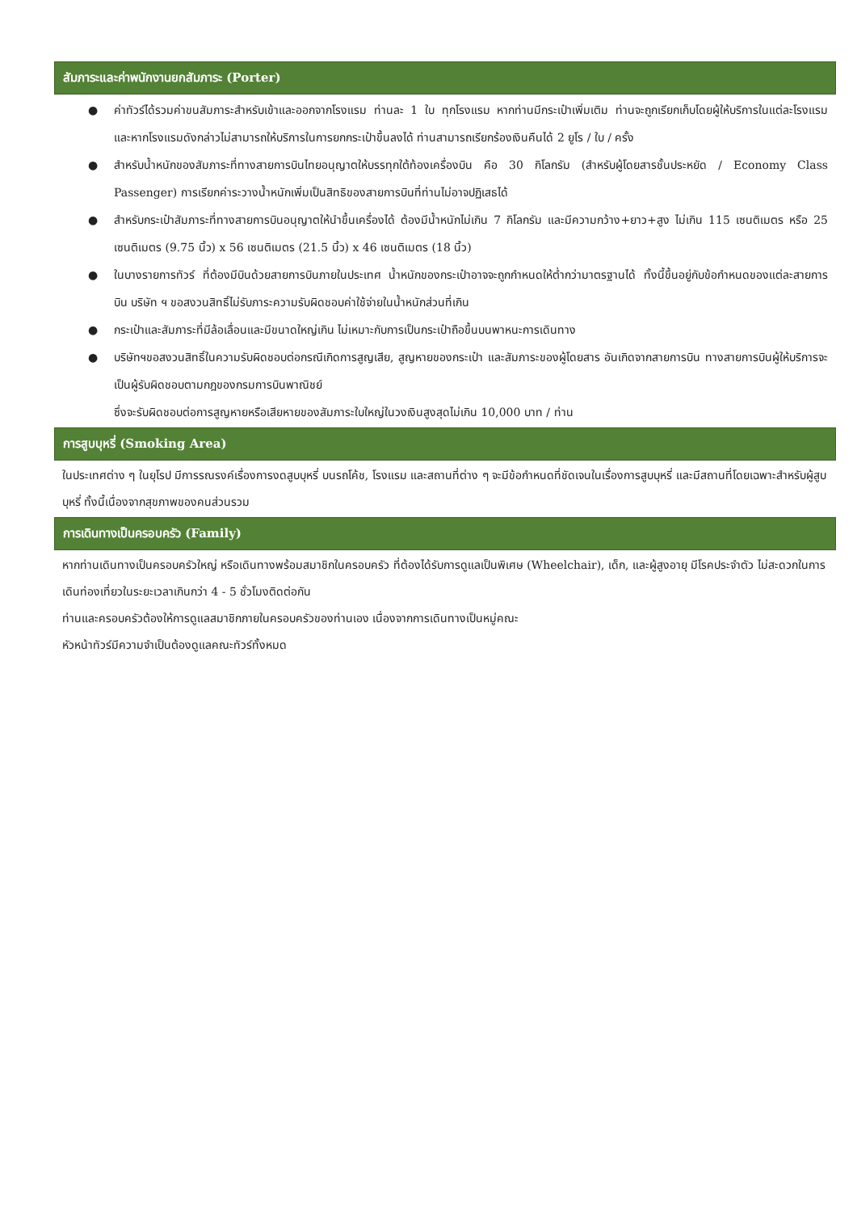สัมภาระและค่าพนักงานยกสัมภาระ (Porter)
● ค่าทัวร์ได้รวมค่าขนสัมภาระสำหรับเข้าและออกจากโรงแรม ท่านละ 1 ใบ ทุกโรงแรม หากท่านมีกระเป๋าเพิ่มเติม ท่านจะถูกเรียกเก็บโดยผู้ให้บริการในแต่ละโรงแรม และหากโรงแรมดังกล่าวไม่สามารถให้บริการในการยกกระเป๋าขึ้นลงได้ ท่านสามารถเรียกร้องเงินคืนได้ 2 ยูโร / ใบ / ครั้ง
● สำหรับน้ำหนักของสัมภาระที่ทางสายการบินไทยอนุญาตให้บรรทุกใต้ท้องเครื่องบิน คือ 30 กิโลกรัม (สำหรับผู้โดยสารชั้นประหยัด / Economy Class Passenger) การเรียกค่าระวางน้ำหนักเพิ่มเป็นสิทธิของสายการบินที่ท่านไม่อาจปฏิเสธได้
● สำหรับกระเป๋าสัมภาระที่ทางสายการบินอนุญาตให้นำขึ้นเครื่องได้ ต้องมีน้ำหนักไม่เกิน 7 กิโลกรัม และมีความกว้าง+ยาว+สูง ไม่เกิน 115 เซนติเมตร หรือ 25 เซนติเมตร (9.75 นิ้ว) x 56 เซนติเมตร (21.5 นิ้ว) x 46 เซนติเมตร (18 นิ้ว)
● ในบางรายการทัวร์ ที่ต้องมีบินด้วยสายการบินภายในประเทศ น้ำหนักของกระเป๋าอาจจะถูกกำหนดให้ต่ำกว่ามาตรฐานได้ ทั้งนี้ขึ้นอยู่กับข้อกำหนดของแต่ละสายการบิน บริษัท ฯ ขอสงวนสิทธิ์ไม่รับภาระความรับผิดชอบค่าใช้จ่ายในน้ำหนักส่วนที่เกิน
● กระเป๋าและสัมภาระที่มีล้อเลื่อนและมีขนาดใหญ่เกิน ไม่เหมาะกับการเป็นกระเป๋าถือขึ้นบนพาหนะการเดินทาง
● บริษัทฯขอสงวนสิทธิ์ในความรับผิดชอบต่อกรณีเกิดการสูญเสีย, สูญหายของกระเป๋า และสัมภาระของผู้โดยสาร อันเกิดจากสายการบิน ทางสายการบินผู้ให้บริการจะเป็นผู้รับผิดชอบตามกฎของกรมการบินพาณิชย์
ซึ่งจะรับผิดชอบต่อการสูญหายหรือเสียหายของสัมภาระใบใหญ่ในวงเงินสูงสุดไม่เกิน 10,000 บาท / ท่าน
การสูบบุหรี่ (Smoking Area)
ในประเทศต่าง ๆ ในยุโรป มีการรณรงค์เรื่องการงดสูบบุหรี่ บนรถโค้ช, โรงแรม และสถานที่ต่าง ๆ จะมีข้อกำหนดที่ชัดเจนในเรื่องการสูบบุหรี่ และมีสถานที่โดยเฉพาะสำหรับผู้สูบบุหรี่ ทั้งนี้เนื่องจากสุขภาพของคนส่วนรวม
การเดินทางเป็นครอบครัว (Family)
หากท่านเดินทางเป็นครอบครัวใหญ่ หรือเดินทางพร้อมสมาชิกในครอบครัว ที่ต้องได้รับการดูแลเป็นพิเศษ (Wheelchair), เด็ก, และผู้สูงอายุ มีโรคประจำตัว ไม่สะดวกในการเดินท่องเที่ยวในระยะเวลาเกินกว่า 4 - 5 ชั่วโมงติดต่อกัน
ท่านและครอบครัวต้องให้การดูแลสมาชิกภายในครอบครัวของท่านเอง เนื่องจากการเดินทางเป็นหมู่คณะ
หัวหน้าทัวร์มีความจำเป็นต้องดูแลคณะทัวร์ทั้งหมด